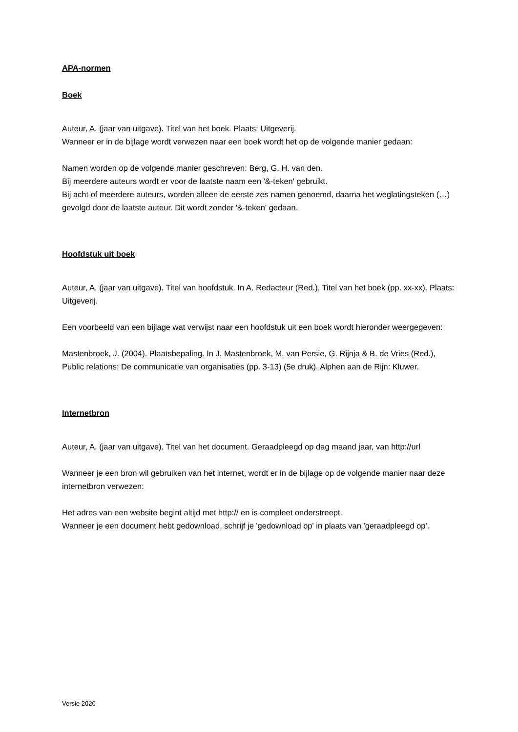APA-normen
Boek
Auteur, A. (jaar van uitgave). Titel van het boek. Plaats: Uitgeverij.
Wanneer er in de bijlage wordt verwezen naar een boek wordt het op de volgende manier gedaan:
Namen worden op de volgende manier geschreven: Berg, G. H. van den.
Bij meerdere auteurs wordt er voor de laatste naam een '&-teken' gebruikt.
Bij acht of meerdere auteurs, worden alleen de eerste zes namen genoemd, daarna het weglatingsteken (…) gevolgd door de laatste auteur. Dit wordt zonder '&-teken' gedaan.
Hoofdstuk uit boek
Auteur, A. (jaar van uitgave). Titel van hoofdstuk. In A. Redacteur (Red.), Titel van het boek (pp. xx-xx). Plaats: Uitgeverij.
Een voorbeeld van een bijlage wat verwijst naar een hoofdstuk uit een boek wordt hieronder weergegeven:
Mastenbroek, J. (2004). Plaatsbepaling. In J. Mastenbroek, M. van Persie, G. Rijnja & B. de Vries (Red.), Public relations: De communicatie van organisaties (pp. 3-13) (5e druk). Alphen aan de Rijn: Kluwer.
Internetbron
Auteur, A. (jaar van uitgave). Titel van het document. Geraadpleegd op dag maand jaar, van http://url
Wanneer je een bron wil gebruiken van het internet, wordt er in de bijlage op de volgende manier naar deze internetbron verwezen:
Het adres van een website begint altijd met http:// en is compleet onderstreept.
Wanneer je een document hebt gedownload, schrijf je 'gedownload op' in plaats van 'geraadpleegd op'.
Versie 2020